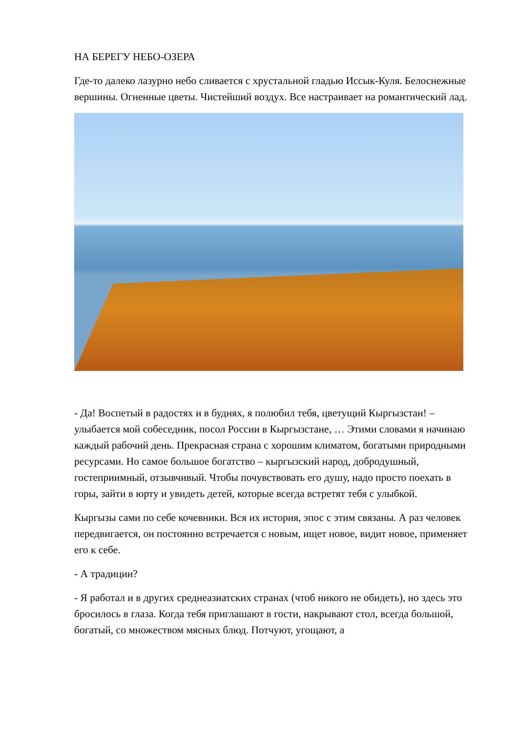НА БЕРЕГУ НЕБО-ОЗЕРА
Где-то далеко лазурно небо сливается с хрустальной гладью Иссык-Куля. Белоснежные вершины. Огненные цветы. Чистейший воздух. Все настраивает на романтический лад.
- Да! Воспетый в радостях и в буднях, я полюбил тебя, цветущий Кыргызстан! – улыбается мой собеседник, посол России в Кыргызстане, … Этими словами я начинаю каждый рабочий день. Прекрасная страна с хорошим климатом, богатыми природными ресурсами. Но самое большое богатство – кыргызский народ, добродушный, гостеприимный, отзывчивый. Чтобы почувствовать его душу, надо просто поехать в горы, зайти в юрту и увидеть детей, которые всегда встретят тебя с улыбкой.
Кыргызы сами по себе кочевники. Вся их история, эпос с этим связаны. А раз человек передвигается, он постоянно встречается с новым, ищет новое, видит новое, применяет его к себе.
- А традиции?
- Я работал и в других среднеазиатских странах (чтоб никого не обидеть), но здесь это бросилось в глаза. Когда тебя приглашают в гости, накрывают стол, всегда большой, богатый, со множеством мясных блюд. Потчуют, угощают, а